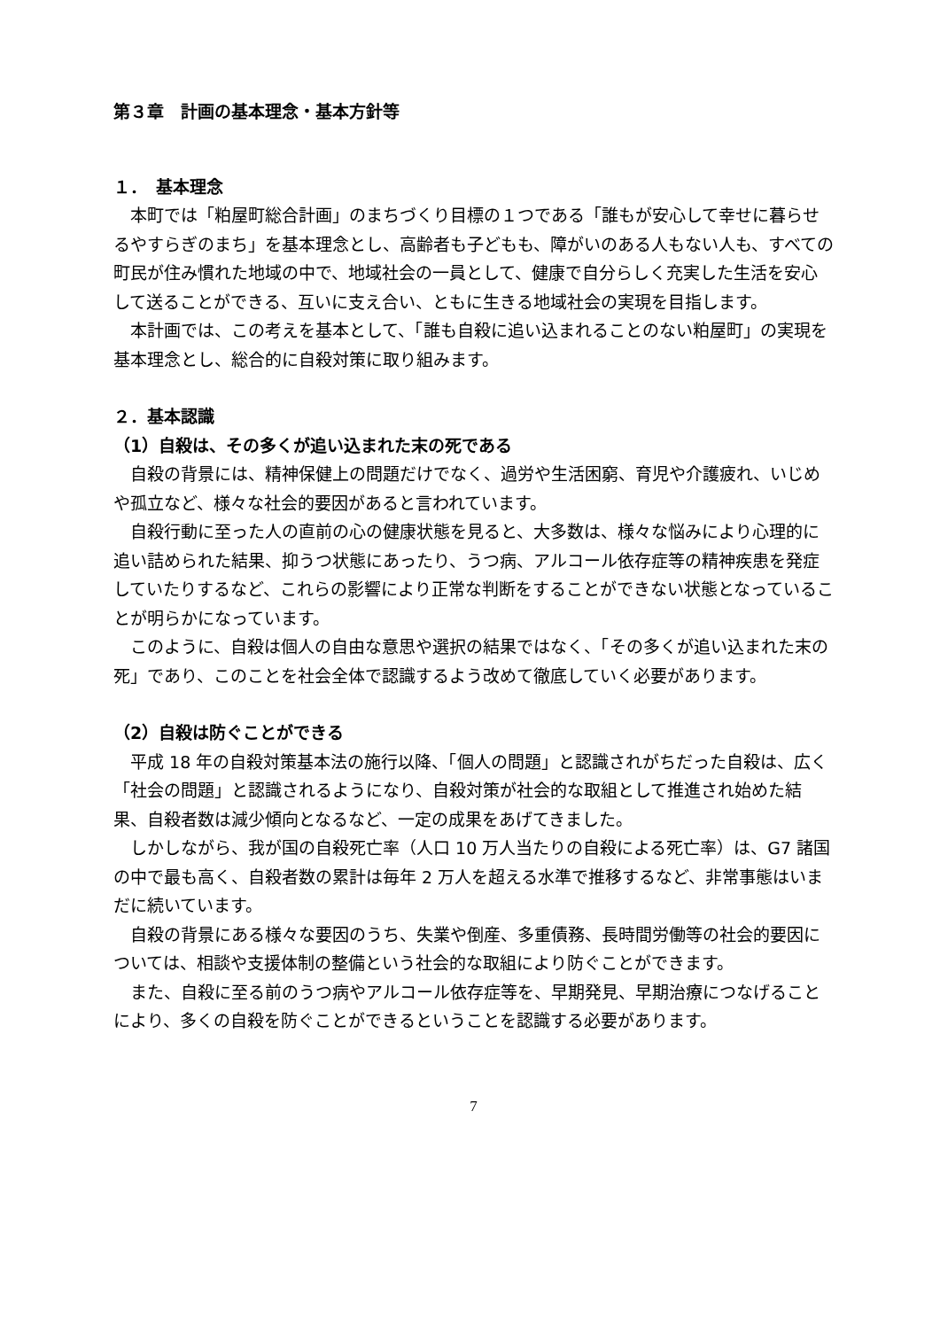第３章　計画の基本理念・基本方針等
１．　基本理念
本町では「粕屋町総合計画」のまちづくり目標の１つである「誰もが安心して幸せに暮らせるやすらぎのまち」を基本理念とし、高齢者も子どもも、障がいのある人もない人も、すべての町民が住み慣れた地域の中で、地域社会の一員として、健康で自分らしく充実した生活を安心して送ることができる、互いに支え合い、ともに生きる地域社会の実現を目指します。
本計画では、この考えを基本として、「誰も自殺に追い込まれることのない粕屋町」の実現を基本理念とし、総合的に自殺対策に取り組みます。
２．基本認識
（1）自殺は、その多くが追い込まれた末の死である
自殺の背景には、精神保健上の問題だけでなく、過労や生活困窮、育児や介護疲れ、いじめや孤立など、様々な社会的要因があると言われています。
自殺行動に至った人の直前の心の健康状態を見ると、大多数は、様々な悩みにより心理的に追い詰められた結果、抑うつ状態にあったり、うつ病、アルコール依存症等の精神疾患を発症していたりするなど、これらの影響により正常な判断をすることができない状態となっていることが明らかになっています。
このように、自殺は個人の自由な意思や選択の結果ではなく、「その多くが追い込まれた末の死」であり、このことを社会全体で認識するよう改めて徹底していく必要があります。
（2）自殺は防ぐことができる
平成 18 年の自殺対策基本法の施行以降、「個人の問題」と認識されがちだった自殺は、広く「社会の問題」と認識されるようになり、自殺対策が社会的な取組として推進され始めた結果、自殺者数は減少傾向となるなど、一定の成果をあげてきました。
しかしながら、我が国の自殺死亡率（人口 10 万人当たりの自殺による死亡率）は、G7 諸国の中で最も高く、自殺者数の累計は毎年 2 万人を超える水準で推移するなど、非常事態はいまだに続いています。
自殺の背景にある様々な要因のうち、失業や倒産、多重債務、長時間労働等の社会的要因については、相談や支援体制の整備という社会的な取組により防ぐことができます。
また、自殺に至る前のうつ病やアルコール依存症等を、早期発見、早期治療につなげることにより、多くの自殺を防ぐことができるということを認識する必要があります。
7